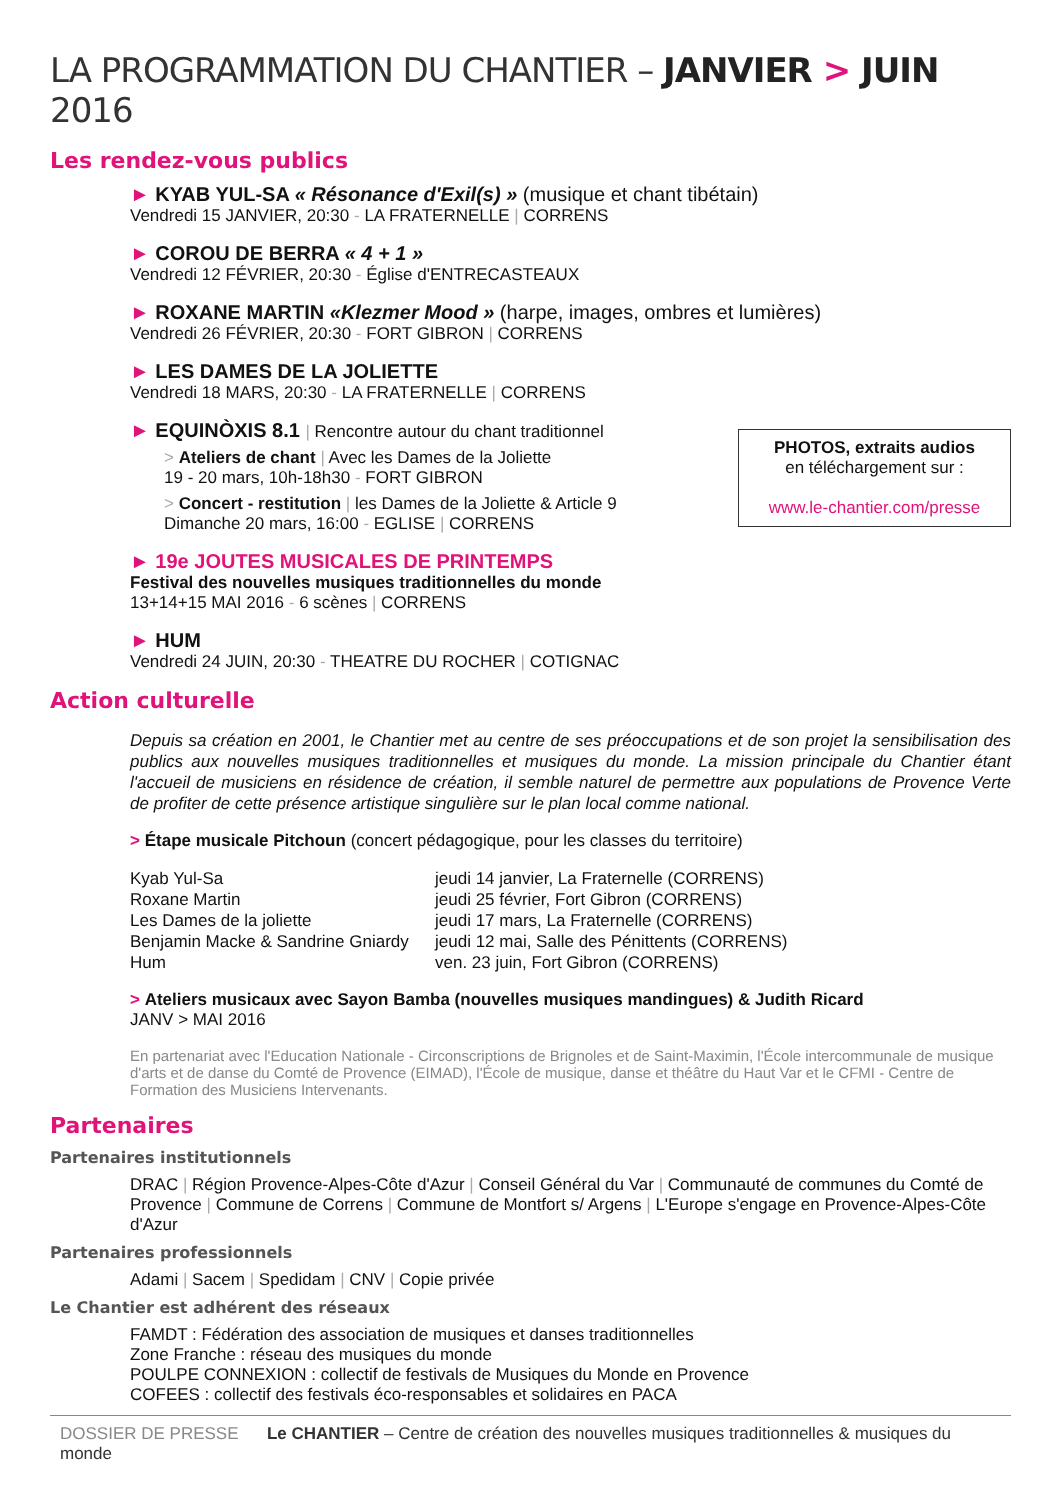LA PROGRAMMATION DU CHANTIER – JANVIER > JUIN 2016
Les rendez-vous publics
► KYAB YUL-SA « Résonance d'Exil(s) » (musique et chant tibétain)
Vendredi 15 JANVIER, 20:30 - LA FRATERNELLE | CORRENS
► COROU DE BERRA « 4 + 1 »
Vendredi 12 FÉVRIER, 20:30 - Église d'ENTRECASTEAUX
► ROXANE MARTIN «Klezmer Mood » (harpe, images, ombres et lumières)
Vendredi 26 FÉVRIER, 20:30 - FORT GIBRON | CORRENS
► LES DAMES DE LA JOLIETTE
Vendredi 18 MARS, 20:30 - LA FRATERNELLE | CORRENS
PHOTOS, extraits audios
en téléchargement sur :
www.le-chantier.com/presse
► EQUINÒXIS 8.1 | Rencontre autour du chant traditionnel
> Ateliers de chant | Avec les Dames de la Joliette
19 - 20 mars, 10h-18h30 - FORT GIBRON
> Concert - restitution | les Dames de la Joliette & Article 9
Dimanche 20 mars, 16:00 - EGLISE | CORRENS
► 19e JOUTES MUSICALES DE PRINTEMPS
Festival des nouvelles musiques traditionnelles du monde
13+14+15 MAI 2016 - 6 scènes | CORRENS
► HUM
Vendredi 24 JUIN, 20:30 - THEATRE DU ROCHER | COTIGNAC
Action culturelle
Depuis sa création en 2001, le Chantier met au centre de ses préoccupations et de son projet la sensibilisation des publics aux nouvelles musiques traditionnelles et musiques du monde. La mission principale du Chantier étant l'accueil de musiciens en résidence de création, il semble naturel de permettre aux populations de Provence Verte de profiter de cette présence artistique singulière sur le plan local comme national.
> Étape musicale Pitchoun (concert pédagogique, pour les classes du territoire)
Kyab Yul-Sa
jeudi 14 janvier, La Fraternelle (CORRENS)
Roxane Martin
jeudi 25 février, Fort Gibron (CORRENS)
Les Dames de la joliette
jeudi 17 mars, La Fraternelle (CORRENS)
Benjamin Macke & Sandrine Gniardy
jeudi 12 mai, Salle des Pénittents (CORRENS)
Hum
ven. 23 juin, Fort Gibron (CORRENS)
> Ateliers musicaux avec Sayon Bamba (nouvelles musiques mandingues) & Judith Ricard
JANV > MAI 2016
En partenariat avec l'Education Nationale - Circonscriptions de Brignoles et de Saint-Maximin, l'École intercommunale de musique d'arts et de danse du Comté de Provence (EIMAD), l'École de musique, danse et théâtre du Haut Var et le CFMI - Centre de Formation des Musiciens Intervenants.
Partenaires
Partenaires institutionnels
DRAC | Région Provence-Alpes-Côte d'Azur | Conseil Général du Var | Communauté de communes du Comté de Provence | Commune de Correns | Commune de Montfort s/ Argens | L'Europe s'engage en Provence-Alpes-Côte d'Azur
Partenaires professionnels
Adami | Sacem | Spedidam | CNV | Copie privée
Le Chantier est adhérent des réseaux
FAMDT : Fédération des association de musiques et danses traditionnelles
Zone Franche : réseau des musiques du monde
POULPE CONNEXION : collectif de festivals de Musiques du Monde en Provence
COFEES : collectif des festivals éco-responsables et solidaires en PACA
DOSSIER DE PRESSE Le CHANTIER – Centre de création des nouvelles musiques traditionnelles & musiques du monde